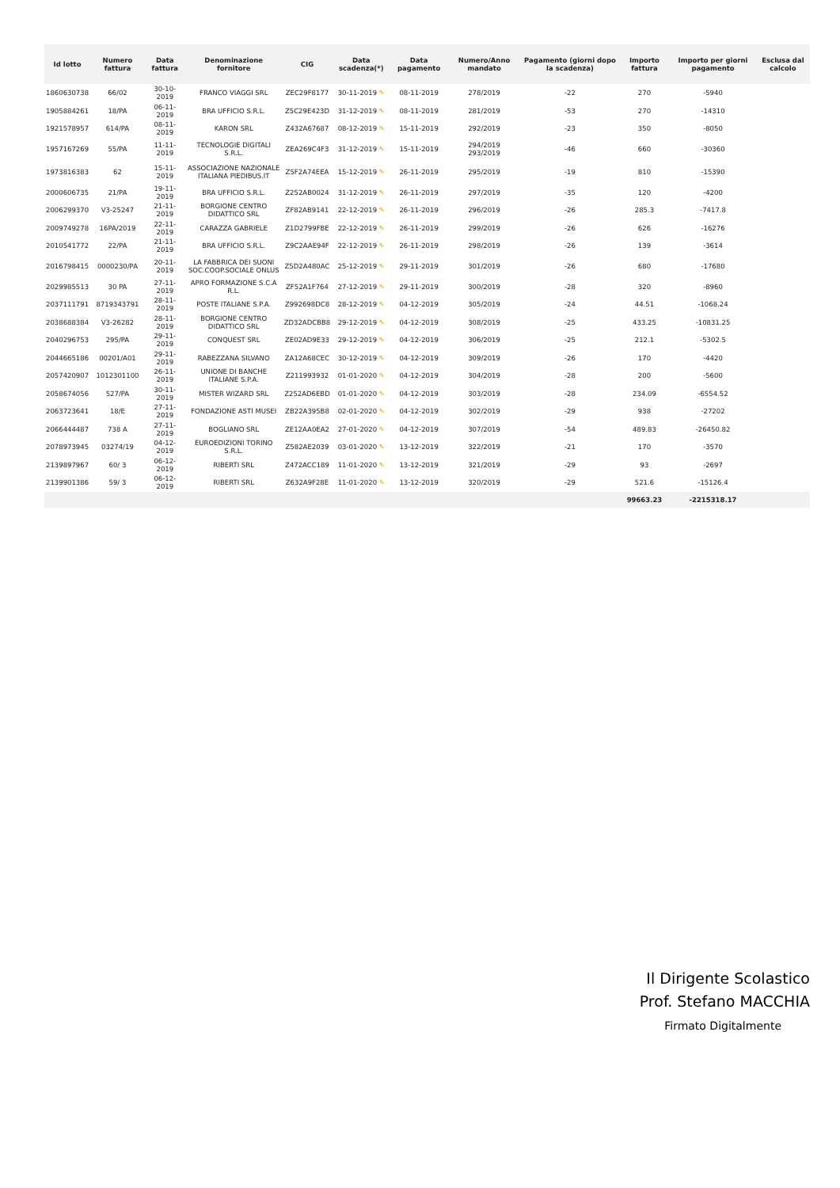| Id lotto | Numero fattura | Data fattura | Denominazione fornitore | CIG | Data scadenza(*) | Data pagamento | Numero/Anno mandato | Pagamento (giorni dopo la scadenza) | Importo fattura | Importo per giorni pagamento | Esclusa dal calcolo |
| --- | --- | --- | --- | --- | --- | --- | --- | --- | --- | --- | --- |
| 1860630738 | 66/02 | 30-10-2019 | FRANCO VIAGGI SRL | ZEC29F8177 | 30-11-2019 ✎ | 08-11-2019 | 278/2019 | -22 | 270 | -5940 | |
| 1905884261 | 18/PA | 06-11-2019 | BRA UFFICIO S.R.L. | Z5C29E423D | 31-12-2019 ✎ | 08-11-2019 | 281/2019 | -53 | 270 | -14310 | |
| 1921578957 | 614/PA | 08-11-2019 | KARON SRL | Z432A67687 | 08-12-2019 ✎ | 15-11-2019 | 292/2019 | -23 | 350 | -8050 | |
| 1957167269 | 55/PA | 11-11-2019 | TECNOLOGIE DIGITALI S.R.L. | ZEA269C4F3 | 31-12-2019 ✎ | 15-11-2019 | 294/2019 293/2019 | -46 | 660 | -30360 | |
| 1973816383 | 62 | 15-11-2019 | ASSOCIAZIONE NAZIONALE ITALIANA PIEDIBUS.IT | Z5F2A74EEA | 15-12-2019 ✎ | 26-11-2019 | 295/2019 | -19 | 810 | -15390 | |
| 2000606735 | 21/PA | 19-11-2019 | BRA UFFICIO S.R.L. | Z252AB0024 | 31-12-2019 ✎ | 26-11-2019 | 297/2019 | -35 | 120 | -4200 | |
| 2006299370 | V3-25247 | 21-11-2019 | BORGIONE CENTRO DIDATTICO SRL | ZF82AB9141 | 22-12-2019 ✎ | 26-11-2019 | 296/2019 | -26 | 285.3 | -7417.8 | |
| 2009749278 | 16PA/2019 | 22-11-2019 | CARAZZA GABRIELE | Z1D2799FBE | 22-12-2019 ✎ | 26-11-2019 | 299/2019 | -26 | 626 | -16276 | |
| 2010541772 | 22/PA | 21-11-2019 | BRA UFFICIO S.R.L. | Z9C2AAE94F | 22-12-2019 ✎ | 26-11-2019 | 298/2019 | -26 | 139 | -3614 | |
| 2016798415 | 0000230/PA | 20-11-2019 | LA FABBRICA DEI SUONI SOC.COOP.SOCIALE ONLUS | Z5D2A480AC | 25-12-2019 ✎ | 29-11-2019 | 301/2019 | -26 | 680 | -17680 | |
| 2029985513 | 30 PA | 27-11-2019 | APRO FORMAZIONE S.C.A R.L. | ZF52A1F764 | 27-12-2019 ✎ | 29-11-2019 | 300/2019 | -28 | 320 | -8960 | |
| 2037111791 | 8719343791 | 28-11-2019 | POSTE ITALIANE S.P.A. | Z992698DC8 | 28-12-2019 ✎ | 04-12-2019 | 305/2019 | -24 | 44.51 | -1068.24 | |
| 2038688384 | V3-26282 | 28-11-2019 | BORGIONE CENTRO DIDATTICO SRL | ZD32ADCBB8 | 29-12-2019 ✎ | 04-12-2019 | 308/2019 | -25 | 433.25 | -10831.25 | |
| 2040296753 | 295/PA | 29-11-2019 | CONQUEST SRL | ZE02AD9E33 | 29-12-2019 ✎ | 04-12-2019 | 306/2019 | -25 | 212.1 | -5302.5 | |
| 2044665186 | 00201/A01 | 29-11-2019 | RABEZZANA SILVANO | ZA12A68CEC | 30-12-2019 ✎ | 04-12-2019 | 309/2019 | -26 | 170 | -4420 | |
| 2057420907 | 1012301100 | 26-11-2019 | UNIONE DI BANCHE ITALIANE S.P.A. | Z211993932 | 01-01-2020 ✎ | 04-12-2019 | 304/2019 | -28 | 200 | -5600 | |
| 2058674056 | 527/PA | 30-11-2019 | MISTER WIZARD SRL | Z252AD6EBD | 01-01-2020 ✎ | 04-12-2019 | 303/2019 | -28 | 234.09 | -6554.52 | |
| 2063723641 | 18/E | 27-11-2019 | FONDAZIONE ASTI MUSEI | ZB22A395B8 | 02-01-2020 ✎ | 04-12-2019 | 302/2019 | -29 | 938 | -27202 | |
| 2066444487 | 738 A | 27-11-2019 | BOGLIANO SRL | ZE12AA0EA2 | 27-01-2020 ✎ | 04-12-2019 | 307/2019 | -54 | 489.83 | -26450.82 | |
| 2078973945 | 03274/19 | 04-12-2019 | EUROEDIZIONI TORINO S.R.L. | Z582AE2039 | 03-01-2020 ✎ | 13-12-2019 | 322/2019 | -21 | 170 | -3570 | |
| 2139897967 | 60/ 3 | 06-12-2019 | RIBERTI SRL | Z472ACC189 | 11-01-2020 ✎ | 13-12-2019 | 321/2019 | -29 | 93 | -2697 | |
| 2139901386 | 59/ 3 | 06-12-2019 | RIBERTI SRL | Z632A9F28E | 11-01-2020 ✎ | 13-12-2019 | 320/2019 | -29 | 521.6 | -15126.4 | |
| | | | | | | | | | 99663.23 | -2215318.17 | |
Il Dirigente Scolastico
Prof. Stefano MACCHIA
Firmato Digitalmente